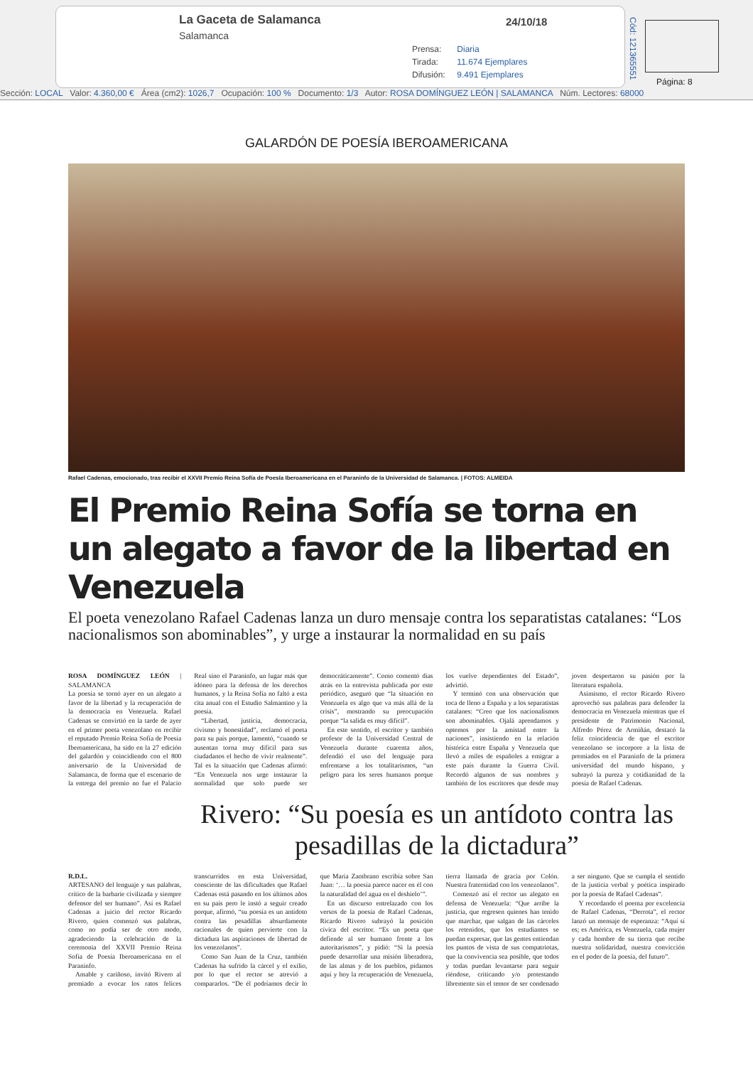La Gaceta de Salamanca
Salamanca
24/10/18
Prensa: Diaria
Tirada: 11.674 Ejemplares
Difusión: 9.491 Ejemplares
Cód: 121365551
Página: 8
Sección: LOCAL Valor: 4.360,00 € Área (cm2): 1026,7 Ocupación: 100 % Documento: 1/3 Autor: ROSA DOMÍNGUEZ LEÓN | SALAMANCA Núm. Lectores: 68000
GALARDÓN DE POESÍA IBEROAMERICANA
Rafael Cadenas, emocionado, tras recibir el XXVII Premio Reina Sofía de Poesía Iberoamericana en el Paraninfo de la Universidad de Salamanca. | FOTOS: ALMEIDA
El Premio Reina Sofía se torna en un alegato a favor de la libertad en Venezuela
El poeta venezolano Rafael Cadenas lanza un duro mensaje contra los separatistas catalanes: “Los nacionalismos son abominables”, y urge a instaurar la normalidad en su país
ROSA DOMÍNGUEZ LEÓN | SALAMANCA
La poesía se tornó ayer en un alegato a favor de la libertad y la recuperación de la democracia en Venezuela. Rafael Cadenas se convirtió en la tarde de ayer en el primer poeta venezolano en recibir el reputado Premio Reina Sofía de Poesía Iberoamericana, ha sido en la 27 edición del galardón y coincidiendo con el 800 aniversario de la Universidad de Salamanca, de forma que el escenario de la entrega del premio no fue el Palacio Real sino el Paraninfo, un lugar más que idóneo para la defensa de los derechos humanos, y la Reina Sofía no faltó a esta cita anual con el Estudio Salmantino y la poesía.
“Libertad, justicia, democracia, civismo y honestidad”, reclamó el poeta para su país porque, lamentó, “cuando se ausentan torna muy difícil para sus ciudadanos el hecho de vivir realmente”. Tal es la situación que Cadenas afirmó: “En Venezuela nos urge instaurar la normalidad que solo puede ser democráticamente”. Como comentó días atrás en la entrevista publicada por este periódico, aseguró que “la situación en Venezuela es algo que va más allá de la crisis”, mostrando su preocupación porque “la salida es muy difícil”.
En este sentido, el escritor y también profesor de la Universidad Central de Venezuela durante cuarenta años, defendió el uso del lenguaje para enfrentarse a los totalitarismos, “un peligro para los seres humanos porque los vuelve dependientes del Estado”, advirtió.
Y terminó con una observación que toca de lleno a España y a los separatistas catalanes: “Creo que los nacionalismos son abominables. Ojalá aprendamos y optemos por la amistad entre la naciones”, insistiendo en la relación histórica entre España y Venezuela que llevó a miles de españoles a emigrar a este país durante la Guerra Civil. Recordó algunos de sus nombres y también de los escritores que desde muy joven despertaron su pasión por la literatura española.
Asimismo, el rector Ricardo Rivero aprovechó sus palabras para defender la democracia en Venezuela mientras que el presidente de Patrimonio Nacional, Alfredo Pérez de Armiñán, destacó la feliz coincidencia de que el escritor venezolano se incorpore a la lista de premiados en el Paraninfo de la primera universidad del mundo hispano, y subrayó la pureza y cotidianidad de la poesía de Rafael Cadenas.
Rivero: “Su poesía es un antídoto contra las pesadillas de la dictadura”
R.D.L.
ARTESANO del lenguaje y sus palabras, crítico de la barbarie civilizada y siempre defensor del ser humano”. Así es Rafael Cadenas a juicio del rector Ricardo Rivero, quien comenzó sus palabras, como no podía ser de otro modo, agradeciendo la celebración de la ceremonia del XXVII Premio Reina Sofía de Poesía Iberoamericana en el Paraninfo.
Amable y cariñoso, invitó Rivero al premiado a evocar los ratos felices transcurridos en esta Universidad, consciente de las dificultades que Rafael Cadenas está pasando en los últimos años en su país pero le instó a seguir creado porque, afirmó, “su poesía es un antídoto contra las pesadillas absurdamente racionales de quien pervierte con la dictadura las aspiraciones de libertad de los venezolanos”.
Como San Juan de la Cruz, también Cadenas ha sufrido la cárcel y el exilio, por lo que el rector se atrevió a compararlos. “De él podríamos decir lo que María Zambrano escribía sobre San Juan: ‘… la poesía parece nacer en él con la naturalidad del agua en el deshielo’”.
En un discurso entrelazado con los versos de la poesía de Rafael Cadenas, Ricardo Rivero subrayó la posición cívica del escritor. “Es un poeta que defiende al ser humano frente a los autoritarismos”, y pidió: “Si la poesía puede desarrollar una misión liberadora, de las almas y de los pueblos, pidamos aquí y hoy la recuperación de Venezuela, tierra llamada de gracia por Colón. Nuestra fraternidad con los venezolanos”.
Comenzó así el rector un alegato en defensa de Venezuela: “Que arribe la justicia, que regresen quienes han tenido que marchar, que salgan de las cárceles los retenidos, que los estudiantes se puedan expresar, que las gentes entiendan los puntos de vista de sus compatriotas, que la convivencia sea posible, que todos y todas puedan levantarse para seguir riéndose, criticando y/o protestando libremente sin el temor de ser condenado a ser ninguno. Que se cumpla el sentido de la justicia verbal y poética inspirado por la poesía de Rafael Cadenas”.
Y recordando el poema por excelencia de Rafael Cadenas, “Derrota”, el rector lanzó un mensaje de esperanza: “Aquí sí es; es América, es Venezuela, cada mujer y cada hombre de su tierra que recibe nuestra solidaridad, nuestra convicción en el poder de la poesía, del futuro”.